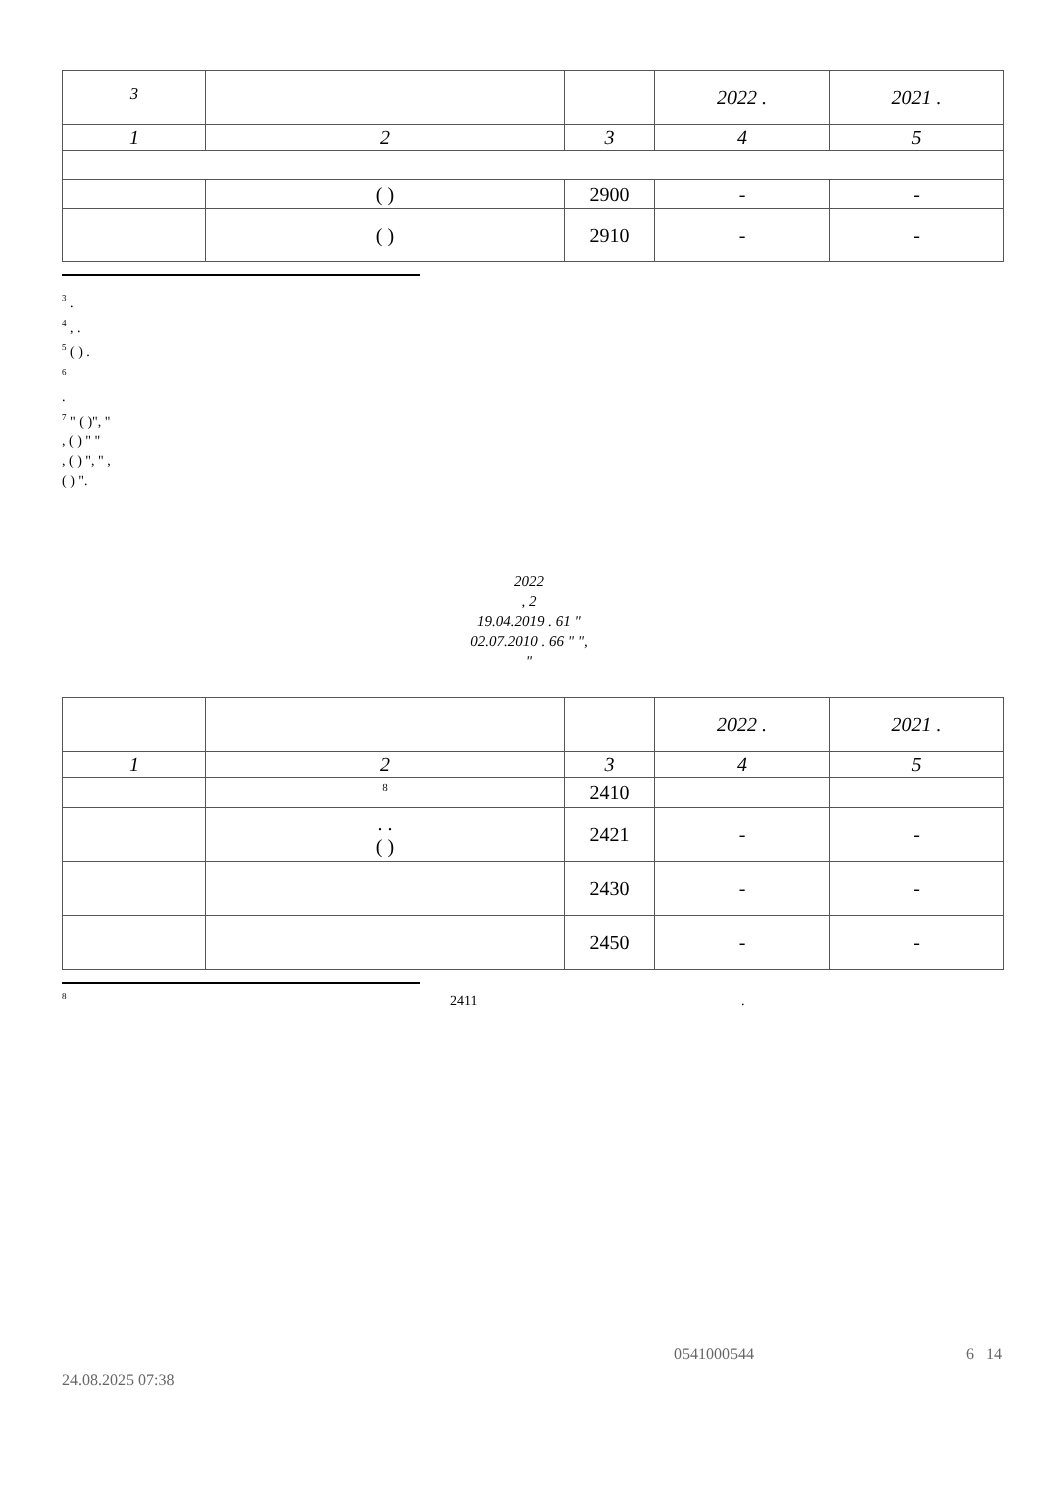| <sup>3</sup> | | | 2022 . | 2021 . |
| --- | --- | --- | --- | --- |
| 1 | 2 | 3 | 4 | 5 |
| | ( ) | 2900 | - | - |
| | ( ) | 2910 | - | - |
<sup>3</sup> .
<sup>4</sup> , .
<sup>5</sup> ( ) .
<sup>6</sup>
.
<sup>7</sup> " ( )", "
, ( ) " "
, ( ) ", " ,
( ) ".
2022
, 2
19.04.2019 . 61 "
02.07.2010 . 66 " ",
"
| | | | 2022 . | 2021 . |
| --- | --- | --- | --- | --- |
| 1 | 2 | 3 | 4 | 5 |
| | <sup>8</sup> | 2410 | | |
| | . . ( ) | 2421 | - | - |
| | | 2430 | - | - |
| | | 2450 | - | - |
<sup>8</sup> 2411 .
0541000544 6 14
24.08.2025 07:38